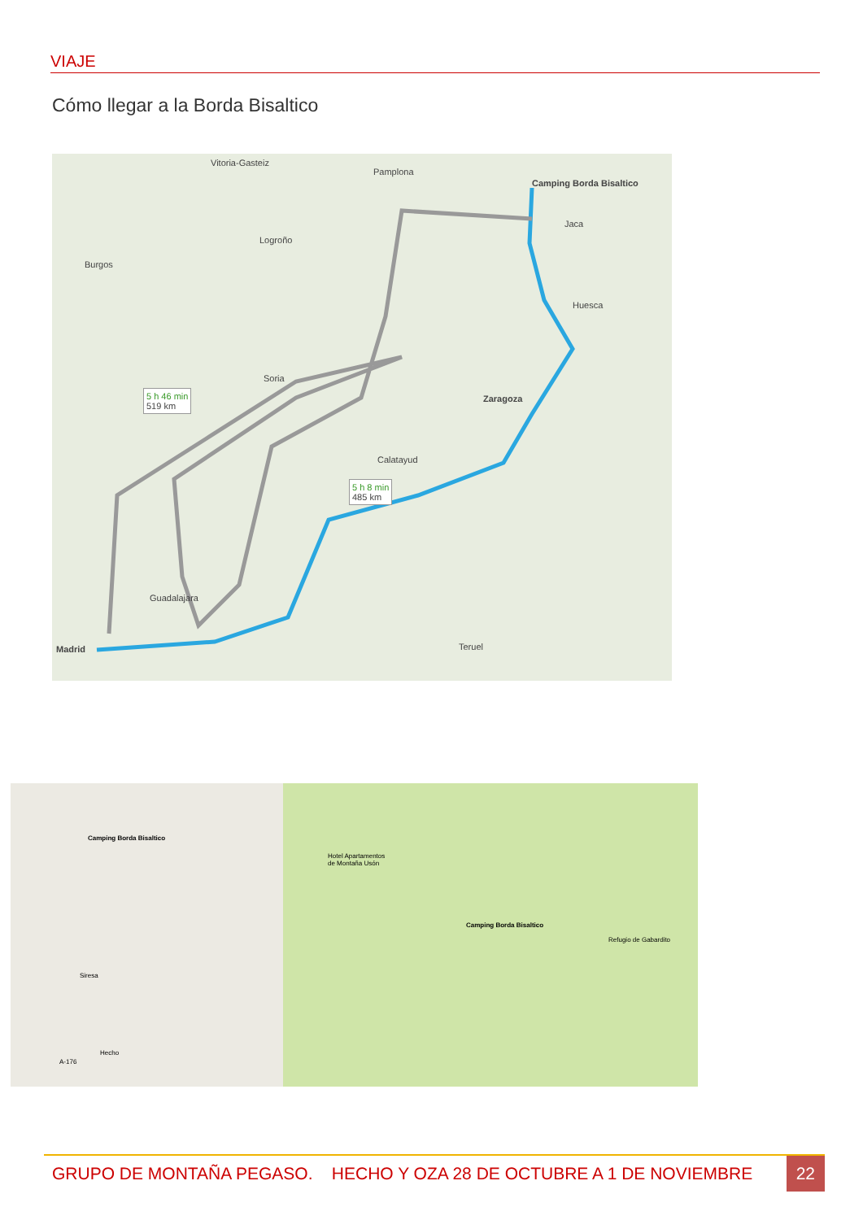VIAJE
Cómo llegar a la Borda Bisaltico
Camping Borda Bisaltico
Vitoria-Gasteiz
Pamplona
Burgos
Logroño
Jaca
Huesca
Zaragoza
Soria
Calatayud
5 h 46 min
519 km
5 h 8 min
485 km
Madrid
Guadalajara
Teruel
Camping Borda Bisaltico
Siresa
Hecho
A-176
Hotel Apartamentos
de Montaña Usón
Camping Borda Bisaltico
Refugio de Gabardito
GRUPO DE MONTAÑA PEGASO. HECHO Y OZA 28 DE OCTUBRE A 1 DE NOVIEMBRE 22